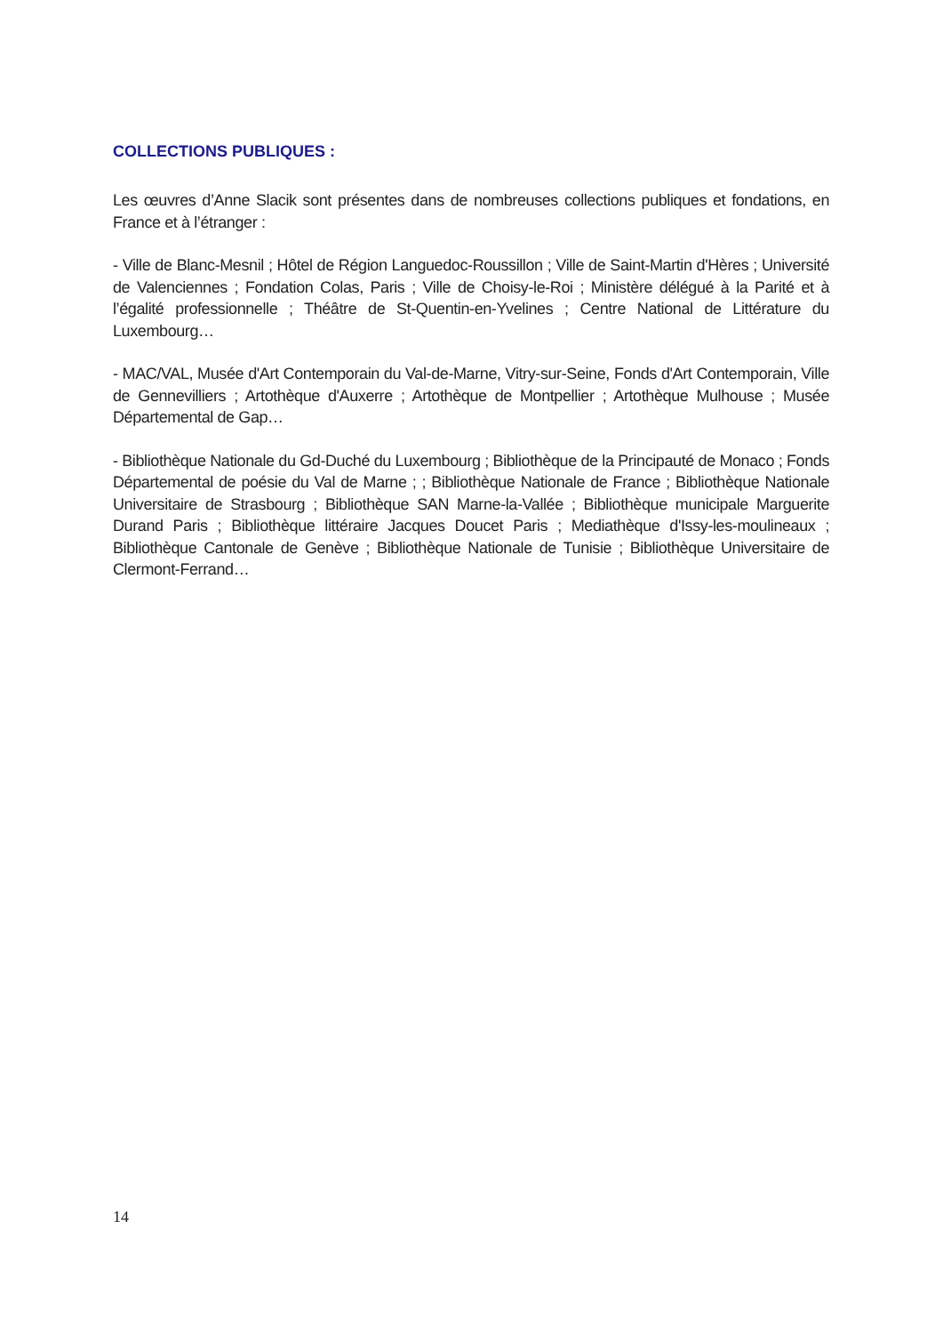COLLECTIONS PUBLIQUES :
Les œuvres d’Anne Slacik sont présentes dans de nombreuses collections publiques et fondations, en France et à l’étranger :
- Ville de Blanc-Mesnil ; Hôtel de Région Languedoc-Roussillon ; Ville de Saint-Martin d'Hères ; Université de Valenciennes ; Fondation Colas, Paris ; Ville de Choisy-le-Roi ; Ministère délégué à la Parité et à l’égalité professionnelle ; Théâtre de St-Quentin-en-Yvelines ; Centre National de Littérature du Luxembourg…
- MAC/VAL, Musée d'Art Contemporain du Val-de-Marne, Vitry-sur-Seine, Fonds d'Art Contemporain, Ville de Gennevilliers ; Artothèque d'Auxerre ; Artothèque de Montpellier ; Artothèque Mulhouse ; Musée Départemental de Gap…
- Bibliothèque Nationale du Gd-Duché du Luxembourg ; Bibliothèque de la Principauté de Monaco ; Fonds Départemental de poésie du Val de Marne ; ; Bibliothèque Nationale de France ; Bibliothèque Nationale Universitaire de Strasbourg ; Bibliothèque SAN Marne-la-Vallée ; Bibliothèque municipale Marguerite Durand Paris ; Bibliothèque littéraire Jacques Doucet Paris ; Mediathèque d'Issy-les-moulineaux ; Bibliothèque Cantonale de Genève ; Bibliothèque Nationale de Tunisie ; Bibliothèque Universitaire de Clermont-Ferrand…
14